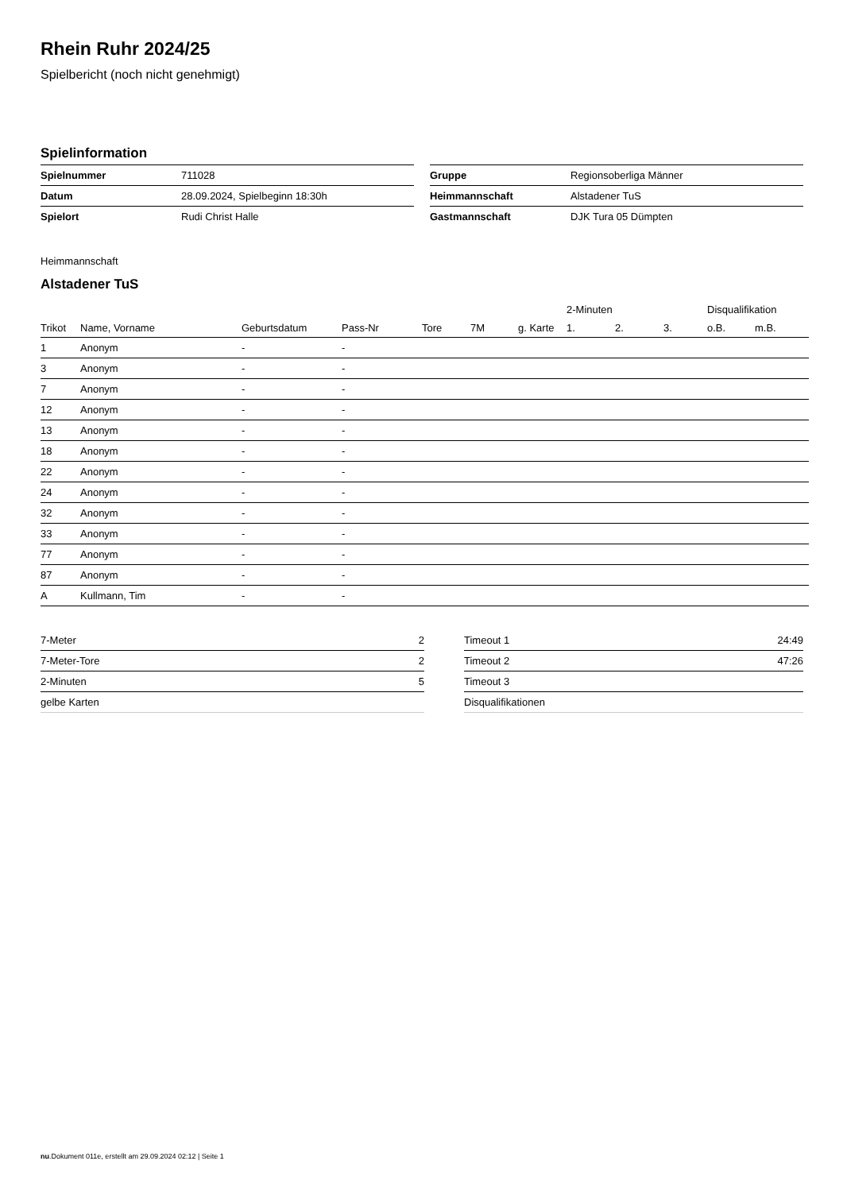Rhein Ruhr 2024/25
Spielbericht (noch nicht genehmigt)
Spielinformation
| Spielnummer | 711028 |
| Datum | 28.09.2024, Spielbeginn 18:30h |
| Spielort | Rudi Christ Halle |
| Gruppe | Regionsoberliga Männer |
| Heimmannschaft | Alstadener TuS |
| Gastmannschaft | DJK Tura 05 Dümpten |
Heimmannschaft
Alstadener TuS
| | | | | | | | | 2-Minuten | | | Disqualifikation | |
| --- | --- | --- | --- | --- | --- | --- | --- | --- | --- | --- | --- | --- |
| Trikot | Name, Vorname | Geburtsdatum | Pass-Nr | Tore | 7M | g. Karte | | 1. | 2. | 3. | o.B. | m.B. |
| 1 | Anonym | - | - | | | | | | | | | |
| 3 | Anonym | - | - | | | | | | | | | |
| 7 | Anonym | - | - | | | | | | | | | |
| 12 | Anonym | - | - | | | | | | | | | |
| 13 | Anonym | - | - | | | | | | | | | |
| 18 | Anonym | - | - | | | | | | | | | |
| 22 | Anonym | - | - | | | | | | | | | |
| 24 | Anonym | - | - | | | | | | | | | |
| 32 | Anonym | - | - | | | | | | | | | |
| 33 | Anonym | - | - | | | | | | | | | |
| 77 | Anonym | - | - | | | | | | | | | |
| 87 | Anonym | - | - | | | | | | | | | |
| A | Kullmann, Tim | - | - | | | | | | | | | |
| 7-Meter | 2 |
| 7-Meter-Tore | 2 |
| 2-Minuten | 5 |
| gelbe Karten | |
| Timeout 1 | 24:49 |
| Timeout 2 | 47:26 |
| Timeout 3 | |
| Disqualifikationen | |
nu.Dokument 011e, erstellt am 29.09.2024 02:12 | Seite 1